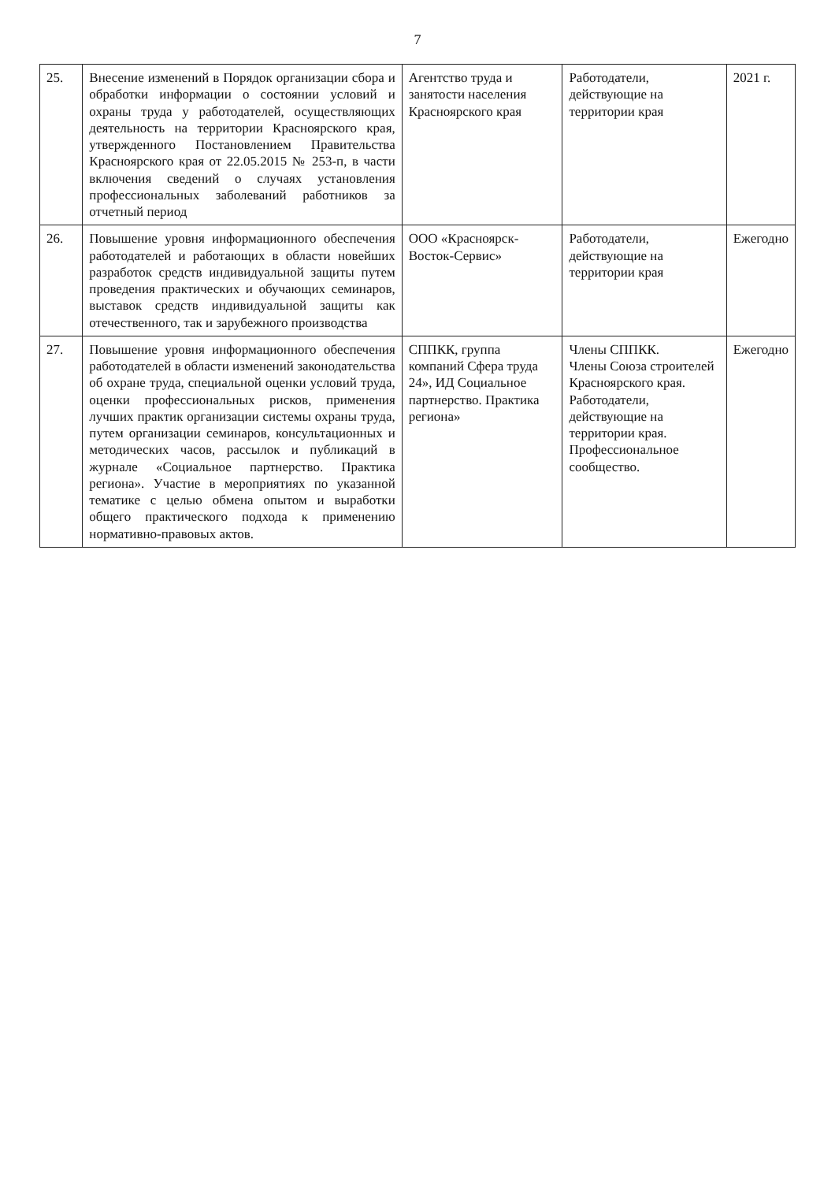7
| 25. | Внесение изменений в Порядок организации сбора и обработки информации о состоянии условий и охраны труда у работодателей, осуществляющих деятельность на территории Красноярского края, утвержденного Постановлением Правительства Красноярского края от 22.05.2015 № 253-п, в части включения сведений о случаях установления профессиональных заболеваний работников за отчетный период | Агентство труда и занятости населения Красноярского края | Работодатели, действующие на территории края | 2021 г. |
| 26. | Повышение уровня информационного обеспечения работодателей и работающих в области новейших разработок средств индивидуальной защиты путем проведения практических и обучающих семинаров, выставок средств индивидуальной защиты как отечественного, так и зарубежного производства | ООО «Красноярск-Восток-Сервис» | Работодатели, действующие на территории края | Ежегодно |
| 27. | Повышение уровня информационного обеспечения работодателей в области изменений законодательства об охране труда, специальной оценки условий труда, оценки профессиональных рисков, применения лучших практик организации системы охраны труда, путем организации семинаров, консультационных и методических часов, рассылок и публикаций в журнале «Социальное партнерство. Практика региона». Участие в мероприятиях по указанной тематике с целью обмена опытом и выработки общего практического подхода к применению нормативно-правовых актов. | СППКК, группа компаний Сфера труда 24», ИД Социальное партнерство. Практика региона» | Члены СППКК. Члены Союза строителей Красноярского края. Работодатели, действующие на территории края. Профессиональное сообщество. | Ежегодно |